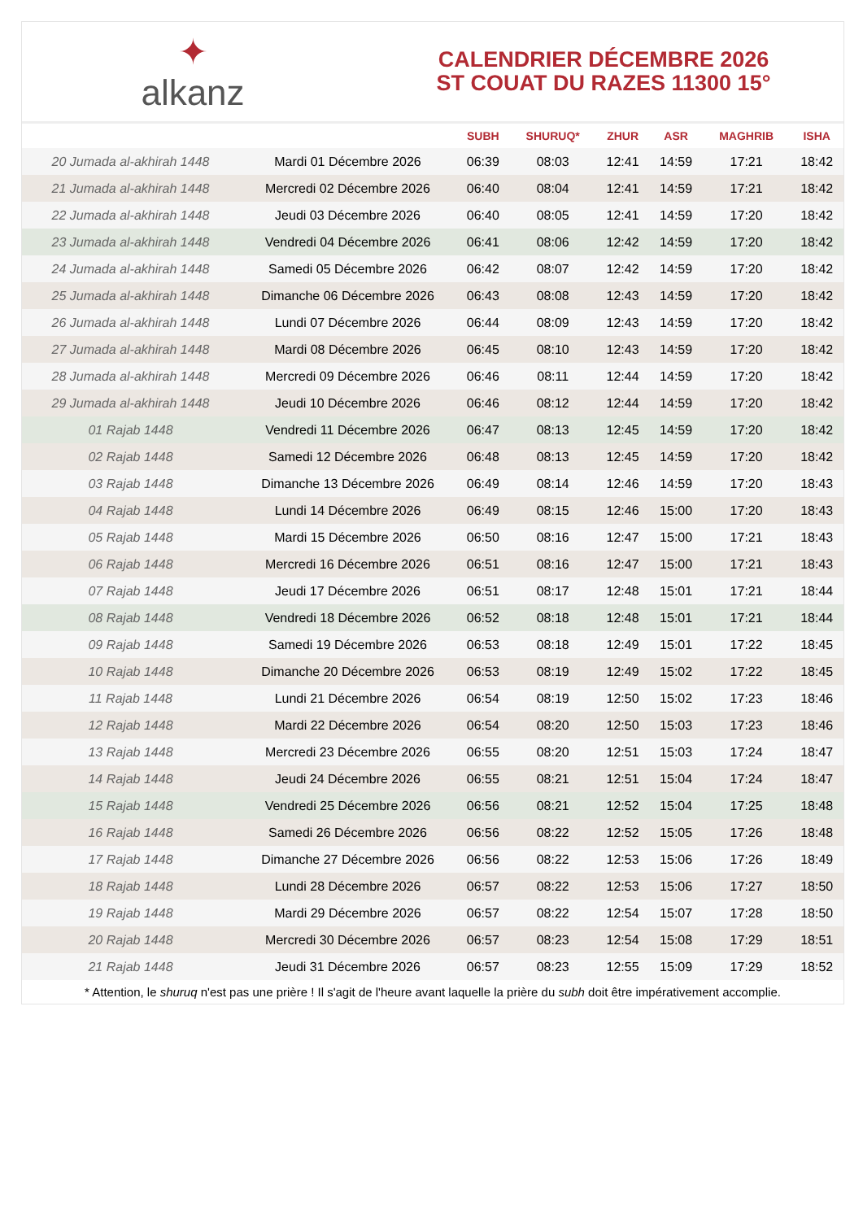✦
alkanz
CALENDRIER DÉCEMBRE 2026
ST COUAT DU RAZES 11300 15°
| | | SUBH | SHURUQ* | ZHUR | ASR | MAGHRIB | ISHA |
| --- | --- | --- | --- | --- | --- | --- | --- |
| 20 Jumada al-akhirah 1448 | Mardi 01 Décembre 2026 | 06:39 | 08:03 | 12:41 | 14:59 | 17:21 | 18:42 |
| 21 Jumada al-akhirah 1448 | Mercredi 02 Décembre 2026 | 06:40 | 08:04 | 12:41 | 14:59 | 17:21 | 18:42 |
| 22 Jumada al-akhirah 1448 | Jeudi 03 Décembre 2026 | 06:40 | 08:05 | 12:41 | 14:59 | 17:20 | 18:42 |
| 23 Jumada al-akhirah 1448 | Vendredi 04 Décembre 2026 | 06:41 | 08:06 | 12:42 | 14:59 | 17:20 | 18:42 |
| 24 Jumada al-akhirah 1448 | Samedi 05 Décembre 2026 | 06:42 | 08:07 | 12:42 | 14:59 | 17:20 | 18:42 |
| 25 Jumada al-akhirah 1448 | Dimanche 06 Décembre 2026 | 06:43 | 08:08 | 12:43 | 14:59 | 17:20 | 18:42 |
| 26 Jumada al-akhirah 1448 | Lundi 07 Décembre 2026 | 06:44 | 08:09 | 12:43 | 14:59 | 17:20 | 18:42 |
| 27 Jumada al-akhirah 1448 | Mardi 08 Décembre 2026 | 06:45 | 08:10 | 12:43 | 14:59 | 17:20 | 18:42 |
| 28 Jumada al-akhirah 1448 | Mercredi 09 Décembre 2026 | 06:46 | 08:11 | 12:44 | 14:59 | 17:20 | 18:42 |
| 29 Jumada al-akhirah 1448 | Jeudi 10 Décembre 2026 | 06:46 | 08:12 | 12:44 | 14:59 | 17:20 | 18:42 |
| 01 Rajab 1448 | Vendredi 11 Décembre 2026 | 06:47 | 08:13 | 12:45 | 14:59 | 17:20 | 18:42 |
| 02 Rajab 1448 | Samedi 12 Décembre 2026 | 06:48 | 08:13 | 12:45 | 14:59 | 17:20 | 18:42 |
| 03 Rajab 1448 | Dimanche 13 Décembre 2026 | 06:49 | 08:14 | 12:46 | 14:59 | 17:20 | 18:43 |
| 04 Rajab 1448 | Lundi 14 Décembre 2026 | 06:49 | 08:15 | 12:46 | 15:00 | 17:20 | 18:43 |
| 05 Rajab 1448 | Mardi 15 Décembre 2026 | 06:50 | 08:16 | 12:47 | 15:00 | 17:21 | 18:43 |
| 06 Rajab 1448 | Mercredi 16 Décembre 2026 | 06:51 | 08:16 | 12:47 | 15:00 | 17:21 | 18:43 |
| 07 Rajab 1448 | Jeudi 17 Décembre 2026 | 06:51 | 08:17 | 12:48 | 15:01 | 17:21 | 18:44 |
| 08 Rajab 1448 | Vendredi 18 Décembre 2026 | 06:52 | 08:18 | 12:48 | 15:01 | 17:21 | 18:44 |
| 09 Rajab 1448 | Samedi 19 Décembre 2026 | 06:53 | 08:18 | 12:49 | 15:01 | 17:22 | 18:45 |
| 10 Rajab 1448 | Dimanche 20 Décembre 2026 | 06:53 | 08:19 | 12:49 | 15:02 | 17:22 | 18:45 |
| 11 Rajab 1448 | Lundi 21 Décembre 2026 | 06:54 | 08:19 | 12:50 | 15:02 | 17:23 | 18:46 |
| 12 Rajab 1448 | Mardi 22 Décembre 2026 | 06:54 | 08:20 | 12:50 | 15:03 | 17:23 | 18:46 |
| 13 Rajab 1448 | Mercredi 23 Décembre 2026 | 06:55 | 08:20 | 12:51 | 15:03 | 17:24 | 18:47 |
| 14 Rajab 1448 | Jeudi 24 Décembre 2026 | 06:55 | 08:21 | 12:51 | 15:04 | 17:24 | 18:47 |
| 15 Rajab 1448 | Vendredi 25 Décembre 2026 | 06:56 | 08:21 | 12:52 | 15:04 | 17:25 | 18:48 |
| 16 Rajab 1448 | Samedi 26 Décembre 2026 | 06:56 | 08:22 | 12:52 | 15:05 | 17:26 | 18:48 |
| 17 Rajab 1448 | Dimanche 27 Décembre 2026 | 06:56 | 08:22 | 12:53 | 15:06 | 17:26 | 18:49 |
| 18 Rajab 1448 | Lundi 28 Décembre 2026 | 06:57 | 08:22 | 12:53 | 15:06 | 17:27 | 18:50 |
| 19 Rajab 1448 | Mardi 29 Décembre 2026 | 06:57 | 08:22 | 12:54 | 15:07 | 17:28 | 18:50 |
| 20 Rajab 1448 | Mercredi 30 Décembre 2026 | 06:57 | 08:23 | 12:54 | 15:08 | 17:29 | 18:51 |
| 21 Rajab 1448 | Jeudi 31 Décembre 2026 | 06:57 | 08:23 | 12:55 | 15:09 | 17:29 | 18:52 |
* Attention, le shuruq n'est pas une prière ! Il s'agit de l'heure avant laquelle la prière du subh doit être impérativement accomplie.